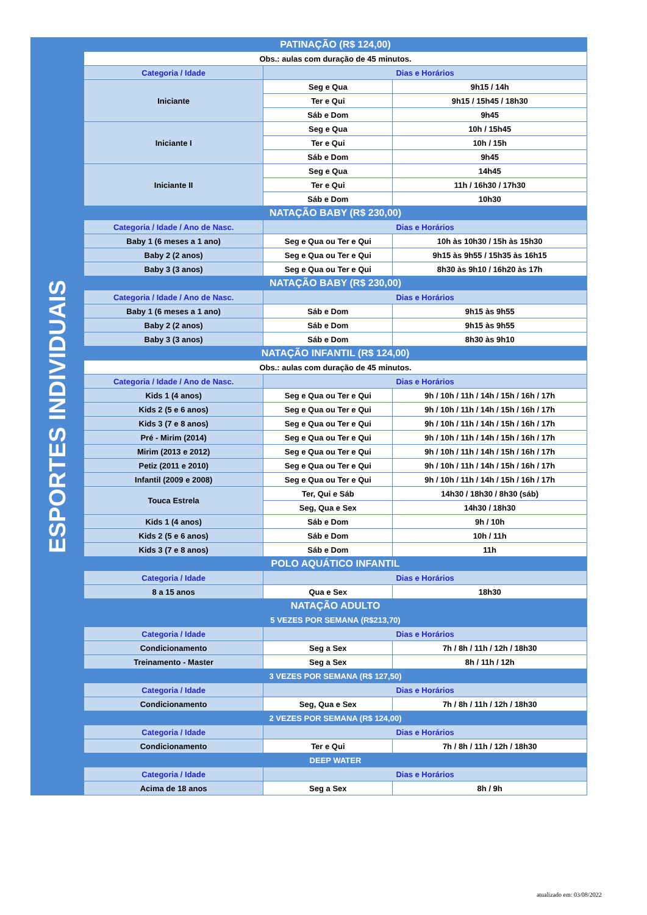| ESPORTES INDIVIDUAIS | PATINAÇÃO (R$ 124,00) | | |
| | Obs.: aulas com duração de 45 minutos. | | |
| | Categoria / Idade | Dias e Horários | |
| | Iniciante | Seg e Qua | 9h15 / 14h |
| | | Ter e Qui | 9h15 / 15h45 / 18h30 |
| | | Sáb e Dom | 9h45 |
| | Iniciante I | Seg e Qua | 10h / 15h45 |
| | | Ter e Qui | 10h / 15h |
| | | Sáb e Dom | 9h45 |
| | Iniciante II | Seg e Qua | 14h45 |
| | | Ter e Qui | 11h / 16h30 / 17h30 |
| | | Sáb e Dom | 10h30 |
| | NATAÇÃO BABY (R$ 230,00) | | |
| | Categoria / Idade / Ano de Nasc. | Dias e Horários | |
| | Baby 1 (6 meses a 1 ano) | Seg e Qua ou Ter e Qui | 10h às 10h30 / 15h às 15h30 |
| | Baby 2 (2 anos) | Seg e Qua ou Ter e Qui | 9h15 às 9h55 / 15h35 às 16h15 |
| | Baby 3 (3 anos) | Seg e Qua ou Ter e Qui | 8h30 às 9h10 / 16h20 às 17h |
| | NATAÇÃO BABY (R$ 230,00) | | |
| | Categoria / Idade / Ano de Nasc. | Dias e Horários | |
| | Baby 1 (6 meses a 1 ano) | Sáb e Dom | 9h15 às 9h55 |
| | Baby 2 (2 anos) | Sáb e Dom | 9h15 às 9h55 |
| | Baby 3 (3 anos) | Sáb e Dom | 8h30 às 9h10 |
| | NATAÇÃO INFANTIL (R$ 124,00) | | |
| | Obs.: aulas com duração de 45 minutos. | | |
| | Categoria / Idade / Ano de Nasc. | Dias e Horários | |
| | Kids 1 (4 anos) | Seg e Qua ou Ter e Qui | 9h / 10h / 11h / 14h / 15h / 16h / 17h |
| | Kids 2 (5 e 6 anos) | Seg e Qua ou Ter e Qui | 9h / 10h / 11h / 14h / 15h / 16h / 17h |
| | Kids 3 (7 e 8 anos) | Seg e Qua ou Ter e Qui | 9h / 10h / 11h / 14h / 15h / 16h / 17h |
| | Pré - Mirim (2014) | Seg e Qua ou Ter e Qui | 9h / 10h / 11h / 14h / 15h / 16h / 17h |
| | Mirim (2013 e 2012) | Seg e Qua ou Ter e Qui | 9h / 10h / 11h / 14h / 15h / 16h / 17h |
| | Petiz (2011 e 2010) | Seg e Qua ou Ter e Qui | 9h / 10h / 11h / 14h / 15h / 16h / 17h |
| | Infantil (2009 e 2008) | Seg e Qua ou Ter e Qui | 9h / 10h / 11h / 14h / 15h / 16h / 17h |
| | Touca Estrela | Ter, Qui e Sáb | 14h30 / 18h30 / 8h30 (sáb) |
| | | Seg, Qua e Sex | 14h30 / 18h30 |
| | Kids 1 (4 anos) | Sáb e Dom | 9h / 10h |
| | Kids 2 (5 e 6 anos) | Sáb e Dom | 10h / 11h |
| | Kids 3 (7 e 8 anos) | Sáb e Dom | 11h |
| | POLO AQUÁTICO INFANTIL | | |
| | Categoria / Idade | Dias e Horários | |
| | 8 a 15 anos | Qua e Sex | 18h30 |
| | NATAÇÃO ADULTO | | |
| | 5 VEZES POR SEMANA (R$213,70) | | |
| | Categoria / Idade | Dias e Horários | |
| | Condicionamento | Seg a Sex | 7h / 8h / 11h / 12h / 18h30 |
| | Treinamento - Master | Seg a Sex | 8h / 11h / 12h |
| | 3 VEZES POR SEMANA (R$ 127,50) | | |
| | Categoria / Idade | Dias e Horários | |
| | Condicionamento | Seg, Qua e Sex | 7h / 8h / 11h / 12h / 18h30 |
| | 2 VEZES POR SEMANA (R$ 124,00) | | |
| | Categoria / Idade | Dias e Horários | |
| | Condicionamento | Ter e Qui | 7h / 8h / 11h / 12h / 18h30 |
| | DEEP WATER | | |
| | Categoria / Idade | Dias e Horários | |
| | Acima de 18 anos | Seg a Sex | 8h / 9h |
atualizado em: 03/08/2022